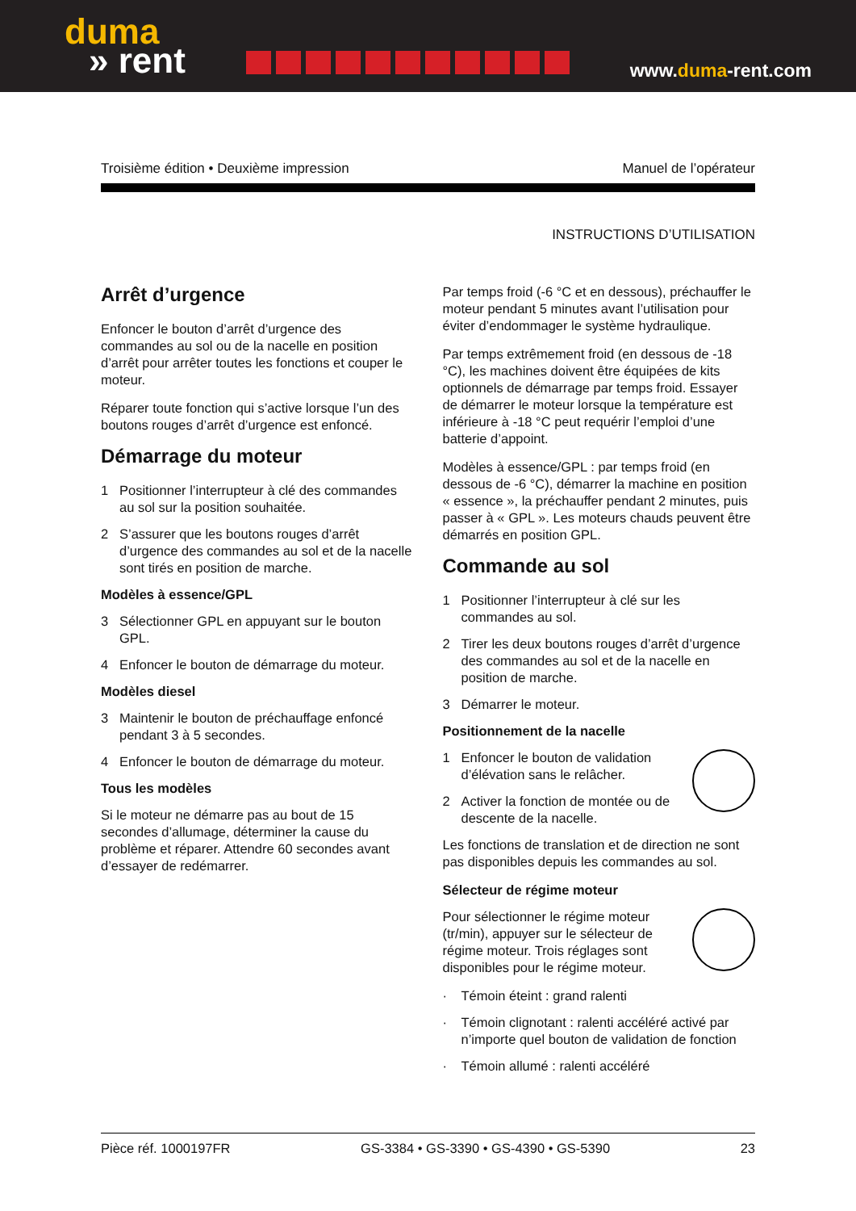duma
» rent
www.duma-rent.com
Troisième édition • Deuxième impression Manuel de l’opérateur
INSTRUCTIONS D’UTILISATION
Arrêt d’urgence
Enfoncer le bouton d’arrêt d’urgence des commandes au sol ou de la nacelle en position d’arrêt pour arrêter toutes les fonctions et couper le moteur.
Réparer toute fonction qui s’active lorsque l’un des boutons rouges d’arrêt d’urgence est enfoncé.
Démarrage du moteur
1 Positionner l’interrupteur à clé des commandes au sol sur la position souhaitée.
2 S’assurer que les boutons rouges d’arrêt d’urgence des commandes au sol et de la nacelle sont tirés en position de marche.
Modèles à essence/GPL
3 Sélectionner GPL en appuyant sur le bouton GPL.
4 Enfoncer le bouton de démarrage du moteur.
Modèles diesel
3 Maintenir le bouton de préchauffage enfoncé pendant 3 à 5 secondes.
4 Enfoncer le bouton de démarrage du moteur.
Tous les modèles
Si le moteur ne démarre pas au bout de 15 secondes d’allumage, déterminer la cause du problème et réparer. Attendre 60 secondes avant d’essayer de redémarrer.
Par temps froid (-6 °C et en dessous), préchauffer le moteur pendant 5 minutes avant l’utilisation pour éviter d’endommager le système hydraulique.
Par temps extrêmement froid (en dessous de -18 °C), les machines doivent être équipées de kits optionnels de démarrage par temps froid. Essayer de démarrer le moteur lorsque la température est inférieure à -18 °C peut requérir l’emploi d’une batterie d’appoint.
Modèles à essence/GPL : par temps froid (en dessous de -6 °C), démarrer la machine en position « essence », la préchauffer pendant 2 minutes, puis passer à « GPL ». Les moteurs chauds peuvent être démarrés en position GPL.
Commande au sol
1 Positionner l’interrupteur à clé sur les commandes au sol.
2 Tirer les deux boutons rouges d’arrêt d’urgence des commandes au sol et de la nacelle en position de marche.
3 Démarrer le moteur.
Positionnement de la nacelle
1 Enfoncer le bouton de validation d’élévation sans le relâcher.
2 Activer la fonction de montée ou de descente de la nacelle.
Les fonctions de translation et de direction ne sont pas disponibles depuis les commandes au sol.
Sélecteur de régime moteur
Pour sélectionner le régime moteur (tr/min), appuyer sur le sélecteur de régime moteur. Trois réglages sont disponibles pour le régime moteur.
· Témoin éteint : grand ralenti
· Témoin clignotant : ralenti accéléré activé par n’importe quel bouton de validation de fonction
· Témoin allumé : ralenti accéléré
Pièce réf. 1000197FR GS-3384 • GS-3390 • GS-4390 • GS-5390 23